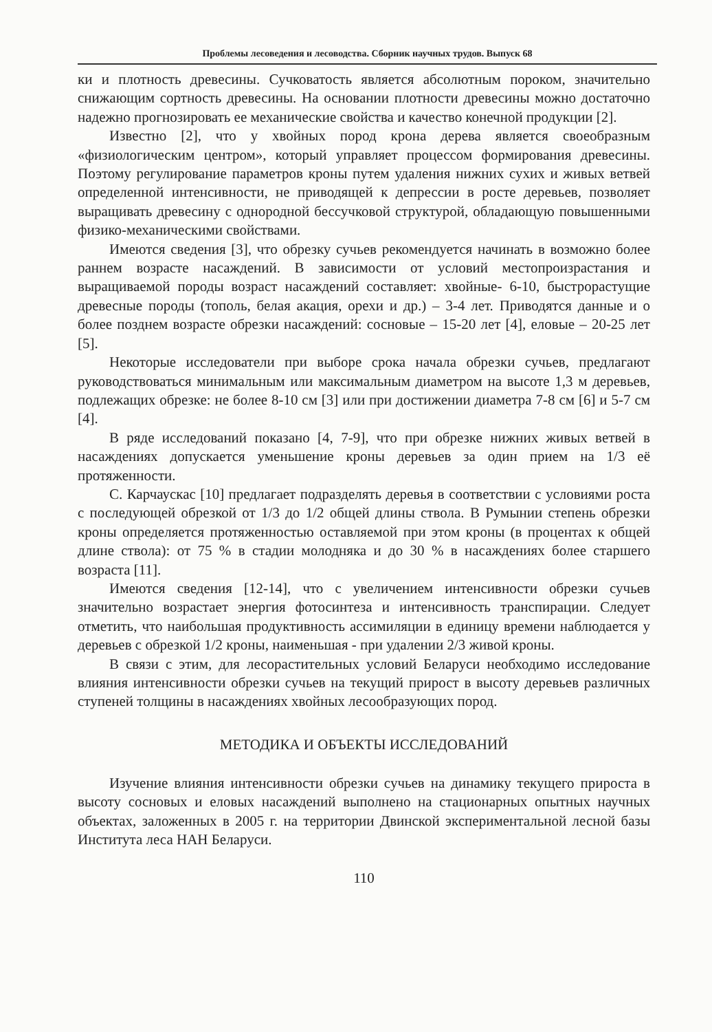Проблемы лесоведения и лесоводства. Сборник научных трудов. Выпуск 68
ки и плотность древесины. Сучковатость является абсолютным пороком, значительно снижающим сортность древесины. На основании плотности древесины можно достаточно надежно прогнозировать ее механические свойства и качество конечной продукции [2].
Известно [2], что у хвойных пород крона дерева является своеобразным «физиологическим центром», который управляет процессом формирования древесины. Поэтому регулирование параметров кроны путем удаления нижних сухих и живых ветвей определенной интенсивности, не приводящей к депрессии в росте деревьев, позволяет выращивать древесину с однородной бессучковой структурой, обладающую повышенными физико-механическими свойствами.
Имеются сведения [3], что обрезку сучьев рекомендуется начинать в возможно более раннем возрасте насаждений. В зависимости от условий местопроизрастания и выращиваемой породы возраст насаждений составляет: хвойные- 6-10, быстрорастущие древесные породы (тополь, белая акация, орехи и др.) – 3-4 лет. Приводятся данные и о более позднем возрасте обрезки насаждений: сосновые – 15-20 лет [4], еловые – 20-25 лет [5].
Некоторые исследователи при выборе срока начала обрезки сучьев, предлагают руководствоваться минимальным или максимальным диаметром на высоте 1,3 м деревьев, подлежащих обрезке: не более 8-10 см [3] или при достижении диаметра 7-8 см [6] и 5-7 см [4].
В ряде исследований показано [4, 7-9], что при обрезке нижних живых ветвей в насаждениях допускается уменьшение кроны деревьев за один прием на 1/3 её протяженности.
С. Карчаускас [10] предлагает подразделять деревья в соответствии с условиями роста с последующей обрезкой от 1/3 до 1/2 общей длины ствола. В Румынии степень обрезки кроны определяется протяженностью оставляемой при этом кроны (в процентах к общей длине ствола): от 75 % в стадии молодняка и до 30 % в насаждениях более старшего возраста [11].
Имеются сведения [12-14], что с увеличением интенсивности обрезки сучьев значительно возрастает энергия фотосинтеза и интенсивность транспирации. Следует отметить, что наибольшая продуктивность ассимиляции в единицу времени наблюдается у деревьев с обрезкой 1/2 кроны, наименьшая - при удалении 2/3 живой кроны.
В связи с этим, для лесорастительных условий Беларуси необходимо исследование влияния интенсивности обрезки сучьев на текущий прирост в высоту деревьев различных ступеней толщины в насаждениях хвойных лесообразующих пород.
МЕТОДИКА И ОБЪЕКТЫ ИССЛЕДОВАНИЙ
Изучение влияния интенсивности обрезки сучьев на динамику текущего прироста в высоту сосновых и еловых насаждений выполнено на стационарных опытных научных объектах, заложенных в 2005 г. на территории Двинской экспериментальной лесной базы Института леса НАН Беларуси.
110